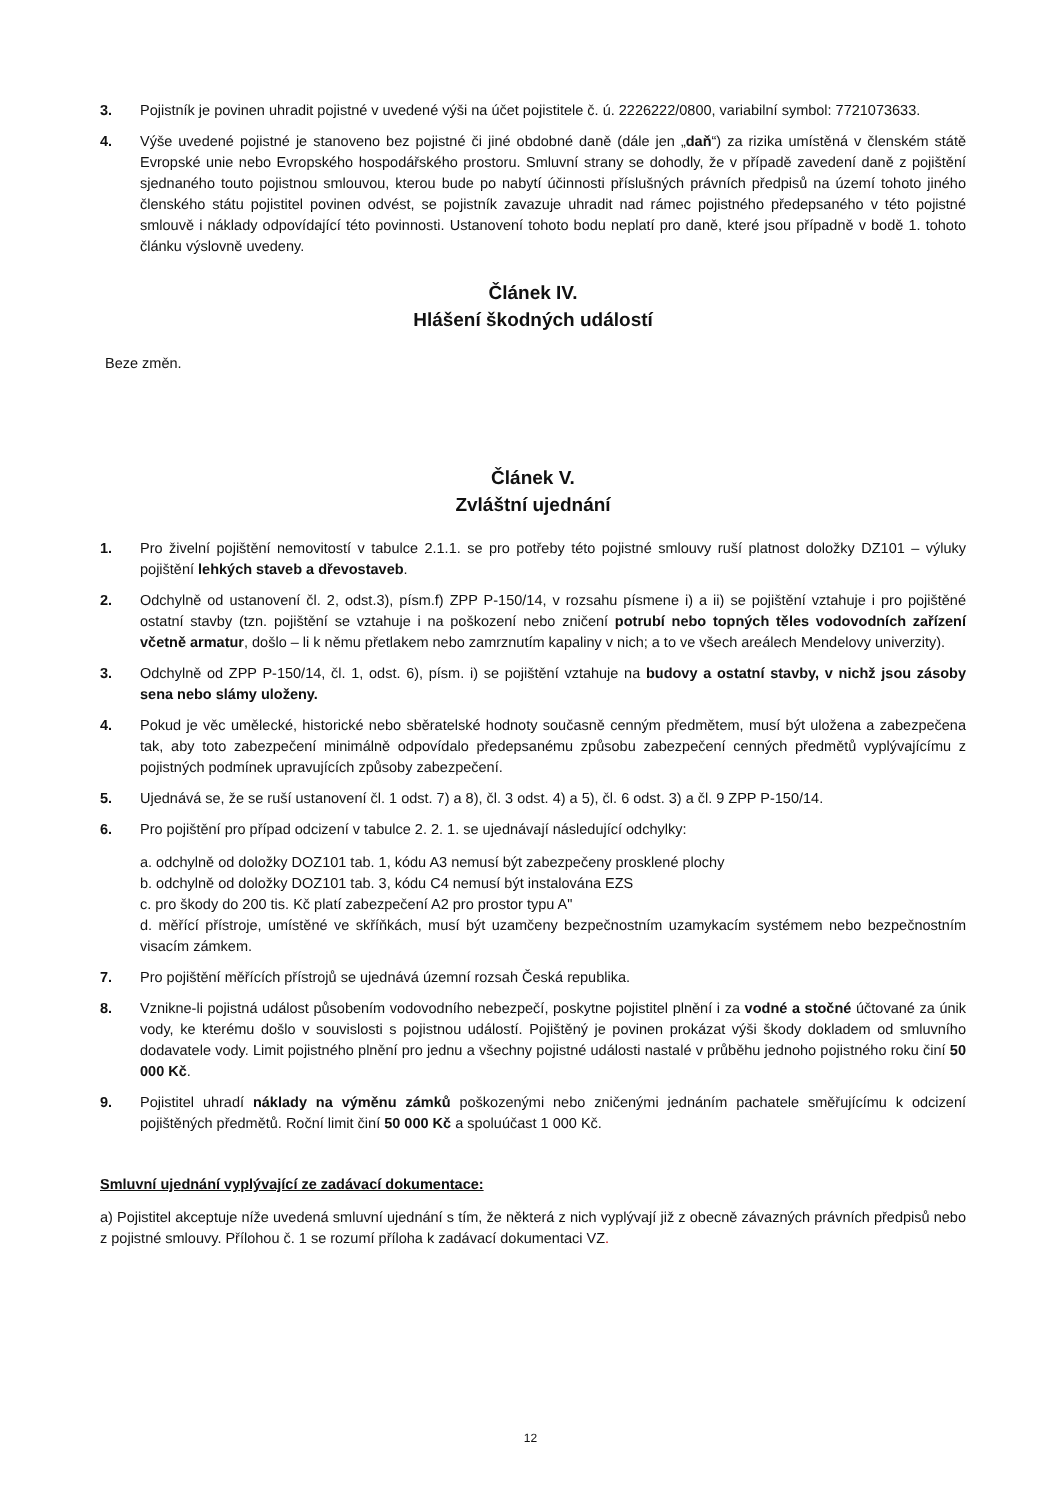3. Pojistník je povinen uhradit pojistné v uvedené výši na účet pojistitele č. ú. 2226222/0800, variabilní symbol: 7721073633.
4. Výše uvedené pojistné je stanoveno bez pojistné či jiné obdobné daně (dále jen „daň“) za rizika umístěná v členském státě Evropské unie nebo Evropského hospodářského prostoru. Smluvní strany se dohodly, že v případě zavedení daně z pojištění sjednaného touto pojistnou smlouvou, kterou bude po nabytí účinnosti příslušných právních předpisů na území tohoto jiného členského státu pojistitel povinen odvést, se pojistník zavazuje uhradit nad rámec pojistného předepsaného v této pojistné smlouvě i náklady odpovídající této povinnosti. Ustanovení tohoto bodu neplatí pro daně, které jsou případně v bodě 1. tohoto článku výslovně uvedeny.
Článek IV.
Hlášení škodných událostí
Beze změn.
Článek V.
Zvláštní ujednání
1. Pro živelní pojištění nemovitostí v tabulce 2.1.1. se pro potřeby této pojistné smlouvy ruší platnost doložky DZ101 – výluky pojištění lehkých staveb a dřevostaveb.
2. Odchylně od ustanovení čl. 2, odst.3), písm.f) ZPP P-150/14, v rozsahu písmene i) a ii) se pojištění vztahuje i pro pojištěné ostatní stavby (tzn. pojištění se vztahuje i na poškození nebo zničení potrubí nebo topných těles vodovodních zařízení včetně armatur, došlo – li k němu přetlakem nebo zamrznutím kapaliny v nich; a to ve všech areálech Mendelovy univerzity).
3. Odchylně od ZPP P-150/14, čl. 1, odst. 6), písm. i) se pojištění vztahuje na budovy a ostatní stavby, v nichž jsou zásoby sena nebo slámy uloženy.
4. Pokud je věc umělecké, historické nebo sběratelské hodnoty současně cenným předmětem, musí být uložena a zabezpečena tak, aby toto zabezpečení minimálně odpovídalo předepsanému způsobu zabezpečení cenných předmětů vyplývajícímu z pojistných podmínek upravujících způsoby zabezpečení.
5. Ujednává se, že se ruší ustanovení čl. 1 odst. 7) a 8), čl. 3 odst. 4) a 5), čl. 6 odst. 3) a čl. 9 ZPP P-150/14.
6. Pro pojištění pro případ odcizení v tabulce 2. 2. 1. se ujednávají následující odchylky:
a. odchylně od doložky DOZ101 tab. 1, kódu A3 nemusí být zabezpečeny prosklené plochy
b. odchylně od doložky DOZ101 tab. 3, kódu C4 nemusí být instalována EZS
c. pro škody do 200 tis. Kč platí zabezpečení A2 pro prostor typu A"
d. měřící přístroje, umístěné ve skříňkách, musí být uzamčeny bezpečnostním uzamykacím systémem nebo bezpečnostním visacím zámkem.
7. Pro pojištění měřících přístrojů se ujednává územní rozsah Česká republika.
8. Vznikne-li pojistná událost působením vodovodního nebezpečí, poskytne pojistitel plnění i za vodné a stočné účtované za únik vody, ke kterému došlo v souvislosti s pojistnou událostí. Pojištěný je povinen prokázat výši škody dokladem od smluvního dodavatele vody. Limit pojistného plnění pro jednu a všechny pojistné události nastalé v průběhu jednoho pojistného roku činí 50 000 Kč.
9. Pojistitel uhradí náklady na výměnu zámků poškozenými nebo zničenými jednáním pachatele směřujícímu k odcizení pojištěných předmětů. Roční limit činí 50 000 Kč a spoluúčast 1 000 Kč.
Smluvní ujednání vyplývající ze zadávací dokumentace:
a) Pojistitel akceptuje níže uvedená smluvní ujednání s tím, že některá z nich vyplývají již z obecně závazných právních předpisů nebo z pojistné smlouvy. Přílohou č. 1 se rozumí příloha k zadávací dokumentaci VZ.
12